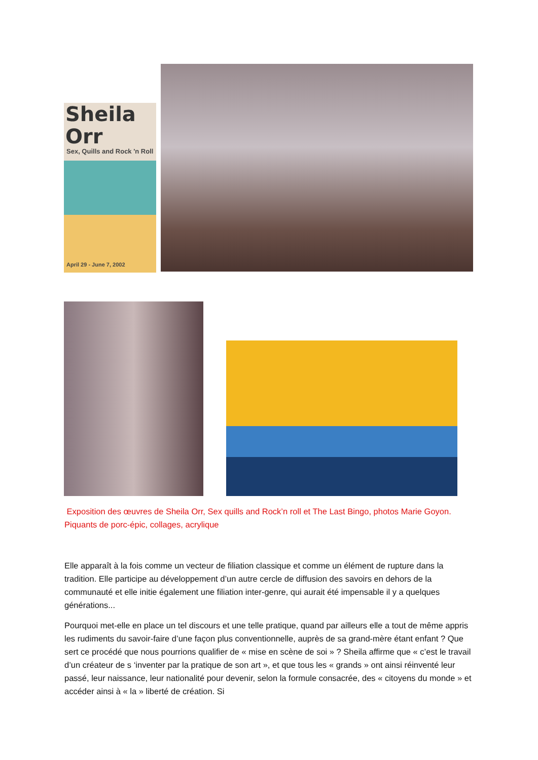Sheila Orr
Sex, Quills and Rock 'n Roll
April 29 - June 7, 2002
Exposition des œuvres de Sheila Orr, Sex quills and Rock’n roll et The Last Bingo, photos Marie Goyon. Piquants de porc-épic, collages, acrylique
Elle apparaît à la fois comme un vecteur de filiation classique et comme un élément de rupture dans la tradition. Elle participe au développement d’un autre cercle de diffusion des savoirs en dehors de la communauté et elle initie également une filiation inter-genre, qui aurait été impensable il y a quelques générations...
Pourquoi met-elle en place un tel discours et une telle pratique, quand par ailleurs elle a tout de même appris les rudiments du savoir-faire d’une façon plus conventionnelle, auprès de sa grand-mère étant enfant ? Que sert ce procédé que nous pourrions qualifier de « mise en scène de soi » ? Sheila affirme que « c’est le travail d’un créateur de s ‘inventer par la pratique de son art », et que tous les « grands » ont ainsi réinventé leur passé, leur naissance, leur nationalité pour devenir, selon la formule consacrée, des « citoyens du monde » et accéder ainsi à « la » liberté de création. Si